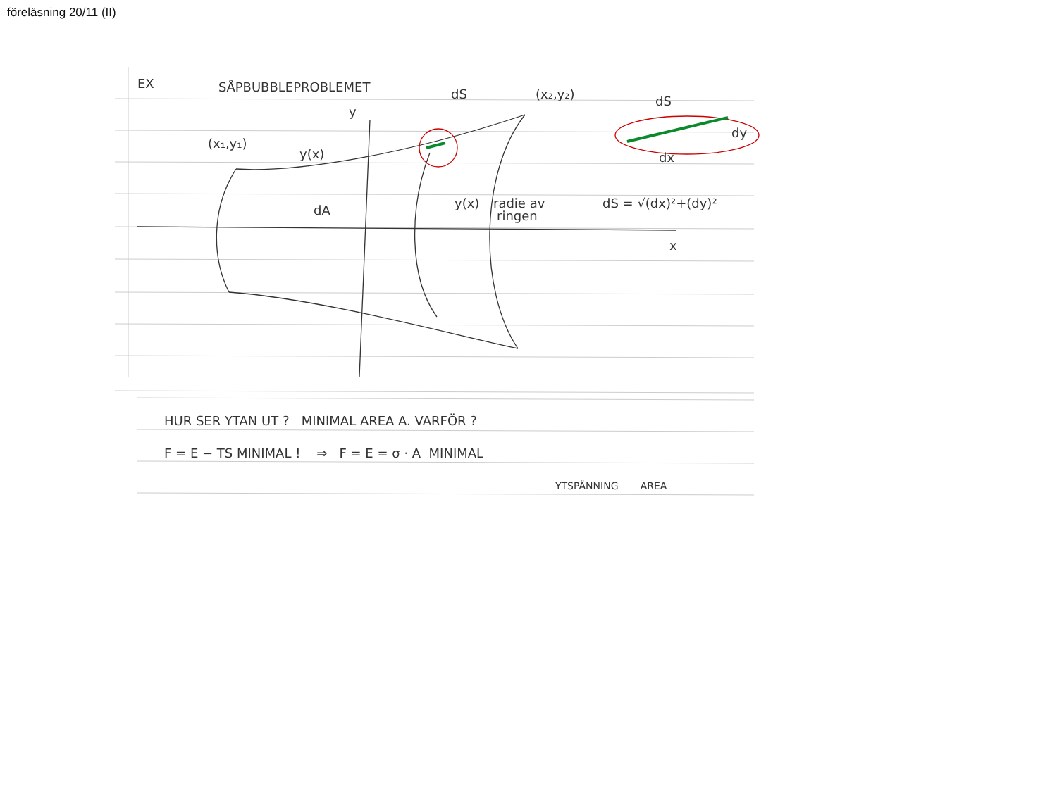föreläsning 20/11 (II)
EX
SÅPBUBBLEPROBLEMET
dS
(x₂,y₂)
y
(x₁,y₁)
y(x)
dA
y(x)
radie av
ringen
dS
dy
dx
dS = √(dx)²+(dy)²
x
HUR SER YTAN UT ? MINIMAL AREA A. VARFÖR ?
F = E − TS MINIMAL ! ⇒ F = E = σ · A MINIMAL
YTSPÄNNING AREA